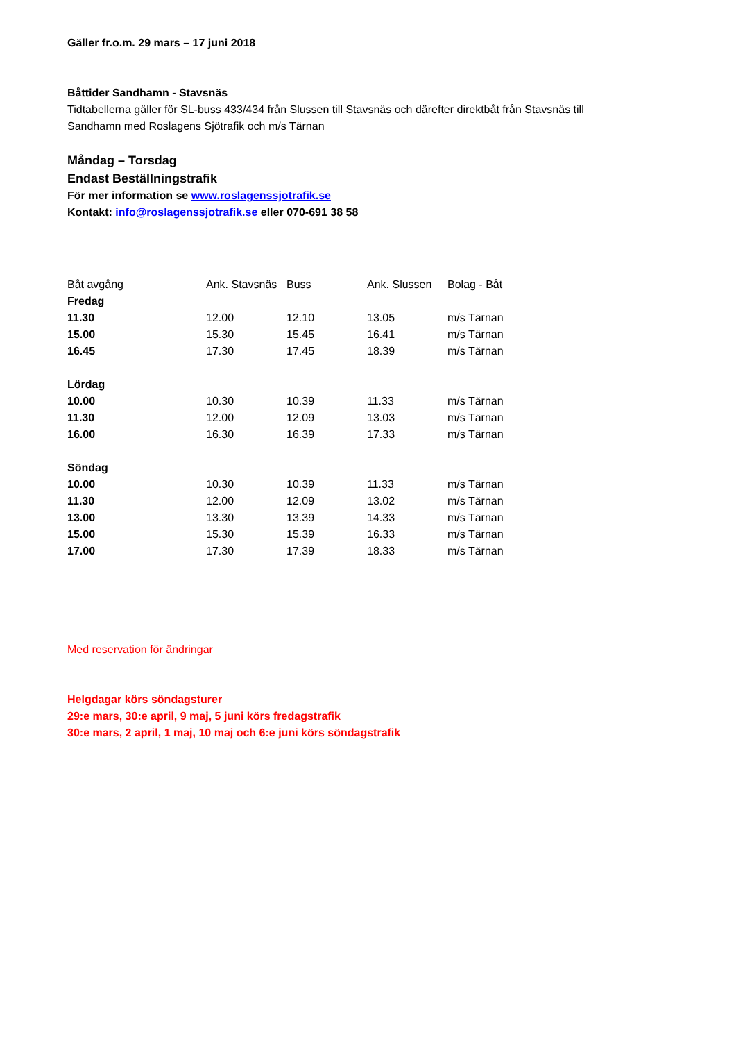Gäller fr.o.m. 29 mars – 17 juni 2018
Båttider Sandhamn - Stavsnäs
Tidtabellerna gäller för SL-buss 433/434 från Slussen till Stavsnäs och därefter direktbåt från Stavsnäs till
Sandhamn med Roslagens Sjötrafik och m/s Tärnan
Måndag – Torsdag
Endast Beställningstrafik
För mer information se www.roslagenssjotrafik.se
Kontakt: info@roslagenssjotrafik.se eller 070-691 38 58
| Båt avgång | Ank. Stavsnäs | Buss | Ank. Slussen | Bolag - Båt |
| Fredag | | | | |
| 11.30 | 12.00 | 12.10 | 13.05 | m/s Tärnan |
| 15.00 | 15.30 | 15.45 | 16.41 | m/s Tärnan |
| 16.45 | 17.30 | 17.45 | 18.39 | m/s Tärnan |
| Lördag | | | | |
| 10.00 | 10.30 | 10.39 | 11.33 | m/s Tärnan |
| 11.30 | 12.00 | 12.09 | 13.03 | m/s Tärnan |
| 16.00 | 16.30 | 16.39 | 17.33 | m/s Tärnan |
| Söndag | | | | |
| 10.00 | 10.30 | 10.39 | 11.33 | m/s Tärnan |
| 11.30 | 12.00 | 12.09 | 13.02 | m/s Tärnan |
| 13.00 | 13.30 | 13.39 | 14.33 | m/s Tärnan |
| 15.00 | 15.30 | 15.39 | 16.33 | m/s Tärnan |
| 17.00 | 17.30 | 17.39 | 18.33 | m/s Tärnan |
Med reservation för ändringar
Helgdagar körs söndagsturer
29:e mars, 30:e april, 9 maj, 5 juni körs fredagstrafik
30:e mars, 2 april, 1 maj, 10 maj och 6:e juni körs söndagstrafik